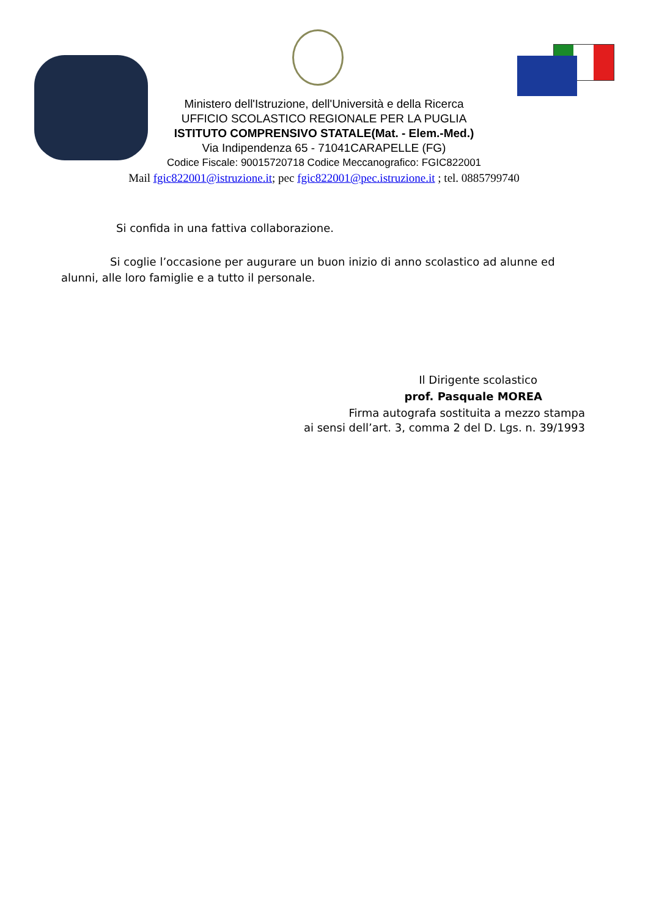Ministero dell'Istruzione, dell'Università e della Ricerca
UFFICIO SCOLASTICO REGIONALE PER LA PUGLIA
ISTITUTO COMPRENSIVO STATALE(Mat. - Elem.-Med.)
Via Indipendenza 65 - 71041CARAPELLE (FG)
Codice Fiscale: 90015720718 Codice Meccanografico: FGIC822001
Mail fgic822001@istruzione.it; pec fgic822001@pec.istruzione.it ; tel. 0885799740
Si confida in una fattiva collaborazione.
Si coglie l’occasione per augurare un buon inizio di anno scolastico ad alunne ed alunni, alle loro famiglie e a tutto il personale.
Il Dirigente scolastico
prof. Pasquale MOREA
Firma autografa sostituita a mezzo stampa
ai sensi dell’art. 3, comma 2 del D. Lgs. n. 39/1993